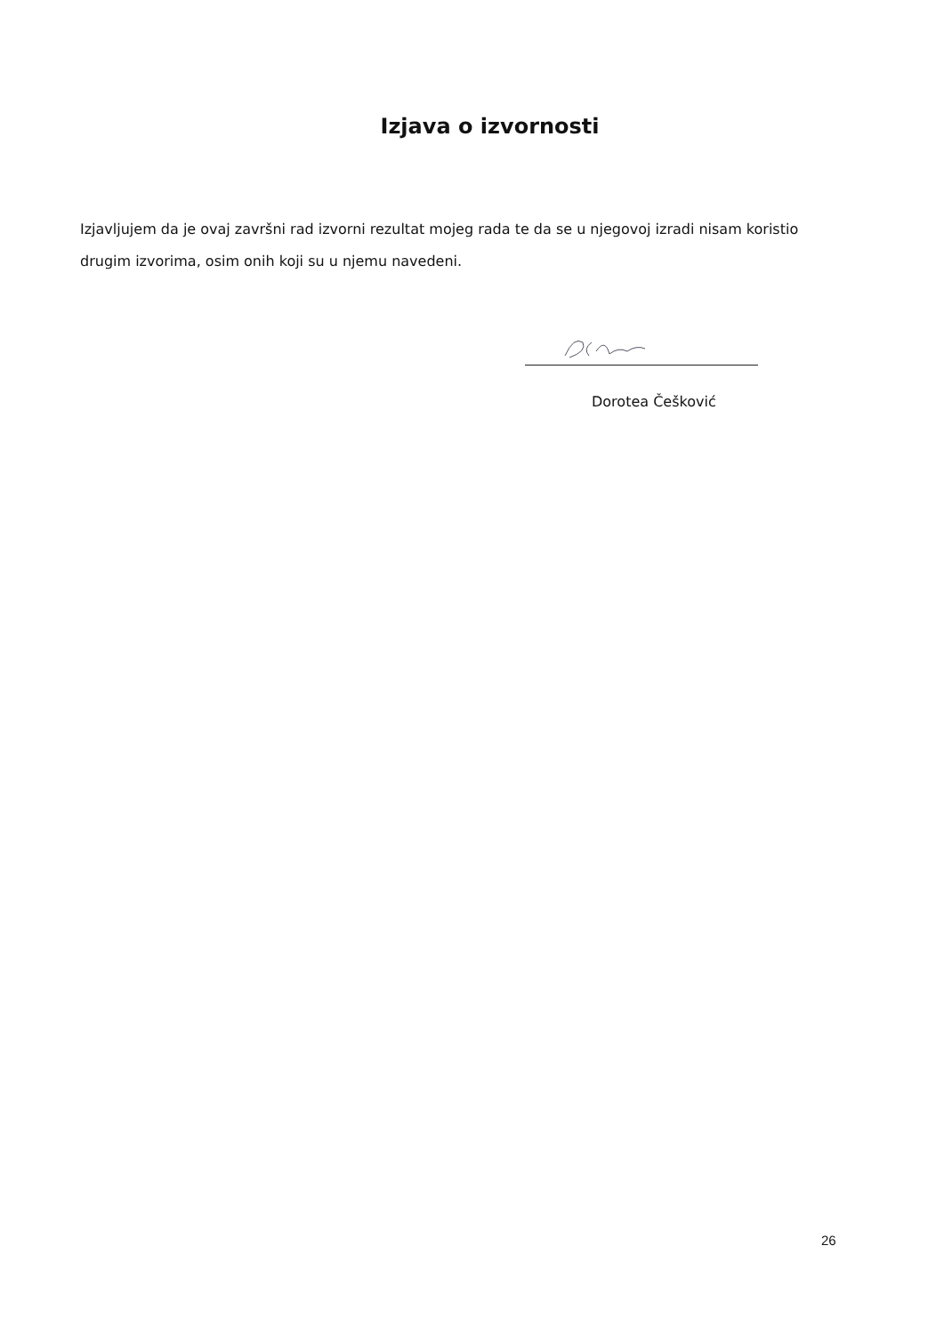Izjava o izvornosti
Izjavljujem da je ovaj završni rad izvorni rezultat mojeg rada te da se u njegovoj izradi nisam koristio drugim izvorima, osim onih koji su u njemu navedeni.
Dorotea Češković
26